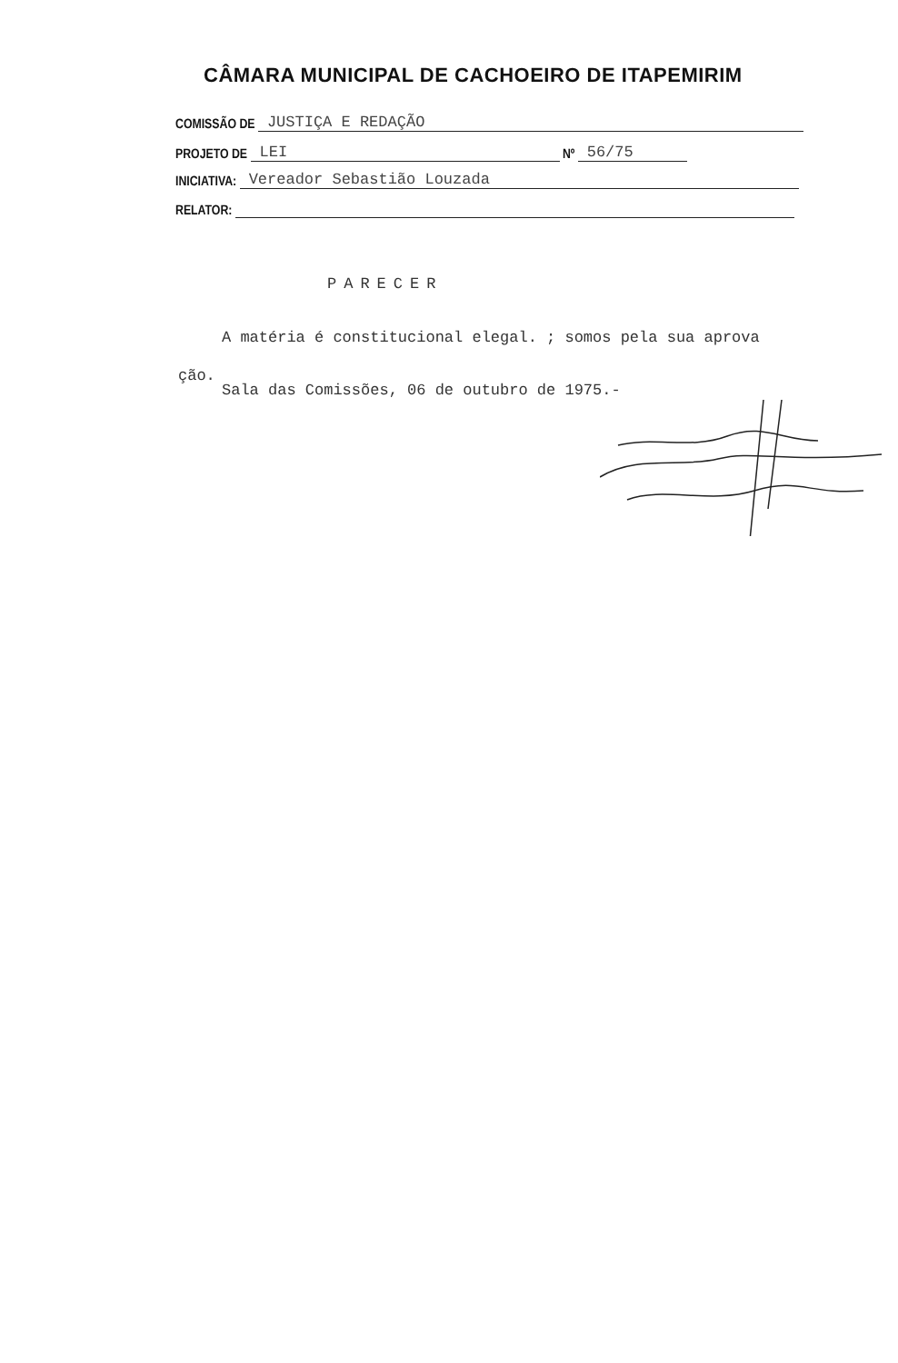CÂMARA MUNICIPAL DE CACHOEIRO DE ITAPEMIRIM
COMISSÃO DE JUSTIÇA E REDAÇÃO
PROJETO DE LEI Nº 56/75
INICIATIVA: Vereador Sebastião Louzada
RELATOR:
PARECER
A matéria é constitucional elegal. ; somos pela sua aprova
ção.
Sala das Comissões, 06 de outubro de 1975.-